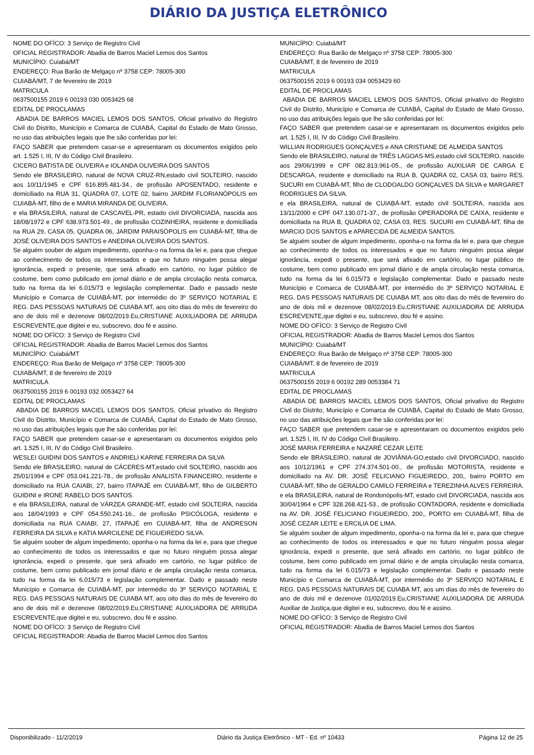DIÁRIO DA JUSTIÇA ELETRÔNICO
NOME DO OFÍCO: 3 Serviço de Registro Civil
OFICIAL REGISTRADOR: Abadia de Barros Maciel Lemos dos Santos
MUNICÍPIO: Cuiabá/MT
ENDEREÇO: Rua Barão de Melgaço nº 3758 CEP: 78005-300
CUIABÁ/MT, 7 de fevereiro de 2019
MATRICULA
0637500155 2019 6 00193 030 0053425 68
EDITAL DE PROCLAMAS
ABADIA DE BARROS MACIEL LEMOS DOS SANTOS, Oficial privativo do Registro Civil do Distrito, Município e Comarca de CUIABÁ, Capital do Estado de Mato Grosso, no uso das atribuições legais que lhe são conferidas por lei:
FAÇO SABER que pretendem casar-se e apresentaram os documentos exigidos pelo art. 1.525 I, III, IV do Código Civil Brasileiro.
CICERO BATISTA DE OLIVEIRA e IOLANDA OLIVEIRA DOS SANTOS
Sendo ele BRASILEIRO, natural de NOVA CRUZ-RN,estado civil SOLTEIRO, nascido aos 10/11/1945 e CPF 616.895.481-34., de profissão APOSENTADO, residente e domiciliado na RUA 31, QUADRA 07, LOTE 02, bairro JARDIM FLORIANÓPOLIS em CUIABÁ-MT, filho de e MARIA MIRANDA DE OLIVEIRA.
e ela BRASILEIRA, natural de CASCAVEL-PR, estado civil DIVORCIADA, nascida aos 18/08/1972 e CPF 638.973.501-49., de profissão COZINHEIRA, residente e domiciliada na RUA 29, CASA 05, QUADRA 06, JARDIM PARAISÓPOLIS em CUIABÁ-MT, filha de JOSÉ OLIVEIRA DOS SANTOS e ANEDINA OLIVEIRA DOS SANTOS.
Se alguém souber de algum impedimento, oponha-o na forma da lei e, para que chegue ao conhecimento de todos os interessados e que no futuro ninguém possa alegar ignorância, expedi o presente, que será afixado em cartório, no lugar público de costume, bem como publicado em jornal diário e de ampla circulação nesta comarca, tudo na forma da lei 6.015/73 e legislação complementar. Dado e passado neste Município e Comarca de CUIABÁ-MT, por intermédio do 3º SERVIÇO NOTARIAL E REG. DAS PESSOAS NATURAIS DE CUIABA MT, aos oito dias do mês de fevereiro do ano de dois mil e dezenove 08/02/2019.Eu,CRISTIANE AUXILIADORA DE ARRUDA ESCREVENTE,que digitei e eu, subscrevo, dou fé e assino.
NOME DO OFÍCO: 3 Serviço de Registro Civil
OFICIAL REGISTRADOR: Abadia de Barros Maciel Lemos dos Santos
MUNICÍPIO: Cuiabá/MT
ENDEREÇO: Rua Barão de Melgaço nº 3758 CEP: 78005-300
CUIABÁ/MT, 8 de fevereiro de 2019
MATRICULA
0637500155 2019 6 00193 032 0053427 64
EDITAL DE PROCLAMAS
ABADIA DE BARROS MACIEL LEMOS DOS SANTOS, Oficial privativo do Registro Civil do Distrito, Município e Comarca de CUIABÁ, Capital do Estado de Mato Grosso, no uso das atribuições legais que lhe são conferidas por lei:
FAÇO SABER que pretendem casar-se e apresentaram os documentos exigidos pelo art. 1.525 I, III, IV do Código Civil Brasileiro.
WESLEI GUIDINI DOS SANTOS e ANDRIELI KARINE FERREIRA DA SILVA
Sendo ele BRASILEIRO, natural de CÁCERES-MT,estado civil SOLTEIRO, nascido aos 25/01/1994 e CPF 053.041.221-78., de profissão ANALISTA FINANCEIRO, residente e domiciliado na RUA CAIABI, 27, bairro ITAPAJÉ em CUIABÁ-MT, filho de GILBERTO GUIDINI e IRONE RABELO DOS SANTOS.
e ela BRASILEIRA, natural de VÁRZEA GRANDE-MT, estado civil SOLTEIRA, nascida aos 18/04/1993 e CPF 054.550.241-16., de profissão PSICÓLOGA, residente e domiciliada na RUA CAIABI, 27, ITAPAJÉ em CUIABÁ-MT, filha de ANDRESON FERREIRA DA SILVA e KATIA MARCILENE DE FIGUEIREDO SILVA.
Se alguém souber de algum impedimento, oponha-o na forma da lei e, para que chegue ao conhecimento de todos os interessados e que no futuro ninguém possa alegar ignorância, expedi o presente, que será afixado em cartório, no lugar público de costume, bem como publicado em jornal diário e de ampla circulação nesta comarca, tudo na forma da lei 6.015/73 e legislação complementar. Dado e passado neste Município e Comarca de CUIABÁ-MT, por intermédio do 3º SERVIÇO NOTARIAL E REG. DAS PESSOAS NATURAIS DE CUIABA MT, aos oito dias do mês de fevereiro do ano de dois mil e dezenove 08/02/2019.Eu,CRISTIANE AUXILIADORA DE ARRUDA ESCREVENTE,que digitei e eu, subscrevo, dou fé e assino.
NOME DO OFÍCO: 3 Serviço de Registro Civil
OFICIAL REGISTRADOR: Abadia de Barros Maciel Lemos dos Santos
MUNICÍPIO: Cuiabá/MT
ENDEREÇO: Rua Barão de Melgaço nº 3758 CEP: 78005-300
CUIABÁ/MT, 8 de fevereiro de 2019
MATRICULA
0637500155 2019 6 00193 034 0053429 60
EDITAL DE PROCLAMAS
ABADIA DE BARROS MACIEL LEMOS DOS SANTOS, Oficial privativo do Registro Civil do Distrito, Município e Comarca de CUIABÁ, Capital do Estado de Mato Grosso, no uso das atribuições legais que lhe são conferidas por lei:
FAÇO SABER que pretendem casar-se e apresentaram os documentos exigidos pelo art. 1.525 I, III, IV do Código Civil Brasileiro.
WILLIAN RODRIGUES GONÇALVES e ANA CRISTIANE DE ALMEIDA SANTOS
Sendo ele BRASILEIRO, natural de TRÊS LAGOAS-MS,estado civil SOLTEIRO, nascido aos 29/06/1999 e CPF 082.813.961-05., de profissão AUXILIAR DE CARGA E DESCARGA, residente e domiciliado na RUA B, QUADRA 02, CASA 03, bairro RES. SUCURI em CUIABÁ-MT, filho de CLODOALDO GONÇALVES DA SILVA e MARGARET RODRIGUES DA SILVA.
e ela BRASILEIRA, natural de CUIABÁ-MT, estado civil SOLTEIRA, nascida aos 13/11/2000 e CPF 047.130.071-37., de profissão OPERADORA DE CAIXA, residente e domiciliada na RUA B, QUADRA 02, CASA 03, RES. SUCURI em CUIABÁ-MT, filha de MARCIO DOS SANTOS e APARECIDA DE ALMEIDA SANTOS.
Se alguém souber de algum impedimento, oponha-o na forma da lei e, para que chegue ao conhecimento de todos os interessados e que no futuro ninguém possa alegar ignorância, expedi o presente, que será afixado em cartório, no lugar público de costume, bem como publicado em jornal diário e de ampla circulação nesta comarca, tudo na forma da lei 6.015/73 e legislação complementar. Dado e passado neste Município e Comarca de CUIABÁ-MT, por intermédio do 3º SERVIÇO NOTARIAL E REG. DAS PESSOAS NATURAIS DE CUIABA MT, aos oito dias do mês de fevereiro do ano de dois mil e dezenove 08/02/2019.Eu,CRISTIANE AUXILIADORA DE ARRUDA ESCREVENTE,que digitei e eu, subscrevo, dou fé e assino.
NOME DO OFÍCO: 3 Serviço de Registro Civil
OFICIAL REGISTRADOR: Abadia de Barros Maciel Lemos dos Santos
MUNICÍPIO: Cuiabá/MT
ENDEREÇO: Rua Barão de Melgaço nº 3758 CEP: 78005-300
CUIABÁ/MT, 8 de fevereiro de 2019
MATRICULA
0637500155 2019 6 00192 289 0053384 71
EDITAL DE PROCLAMAS
ABADIA DE BARROS MACIEL LEMOS DOS SANTOS, Oficial privativo do Registro Civil do Distrito, Município e Comarca de CUIABÁ, Capital do Estado de Mato Grosso, no uso das atribuições legais que lhe são conferidas por lei:
FAÇO SABER que pretendem casar-se e apresentaram os documentos exigidos pelo art. 1.525 I, III, IV do Código Civil Brasileiro.
JOSÉ MARIA FERREIRA e NAZARÉ CEZAR LEITE
Sendo ele BRASILEIRO, natural de JOVIÂNIA-GO,estado civil DIVORCIADO, nascido aos 10/12/1961 e CPF 274.374.501-00., de profissão MOTORISTA, residente e domiciliado na AV. DR. JOSÉ FELICIANO FIGUEIREDO, 200,, bairro PORTO em CUIABÁ-MT, filho de GERALDO CAMILO FERREIRA e TEREZINHA ALVES FERREIRA.
e ela BRASILEIRA, natural de Rondonópolis-MT, estado civil DIVORCIADA, nascida aos 30/04/1964 e CPF 328.268.421-53., de profissão CONTADORA, residente e domiciliada na AV. DR. JOSÉ FELICIANO FIGUEIREDO, 200,, PORTO em CUIABÁ-MT, filha de JOSÉ CEZAR LEITE e ERCILIA DE LIMA.
Se alguém souber de algum impedimento, oponha-o na forma da lei e, para que chegue ao conhecimento de todos os interessados e que no futuro ninguém possa alegar ignorância, expedi o presente, que será afixado em cartório, no lugar público de costume, bem como publicado em jornal diário e de ampla circulação nesta comarca, tudo na forma da lei 6.015/73 e legislação complementar. Dado e passado neste Município e Comarca de CUIABÁ-MT, por intermédio do 3º SERVIÇO NOTARIAL E REG. DAS PESSOAS NATURAIS DE CUIABA MT, aos um dias do mês de fevereiro do ano de dois mil e dezenove 01/02/2019.Eu,CRISTIANE AUXILIADORA DE ARRUDA Auxiliar de Justiça,que digitei e eu, subscrevo, dou fé e assino.
NOME DO OFÍCO: 3 Serviço de Registro Civil
OFICIAL REGISTRADOR: Abadia de Barros Maciel Lemos dos Santos
Disponibilizado - 11/2/2019 Diário da Justiça Eletrônico - MT - Ed. nº 10433 Página 12 de 25